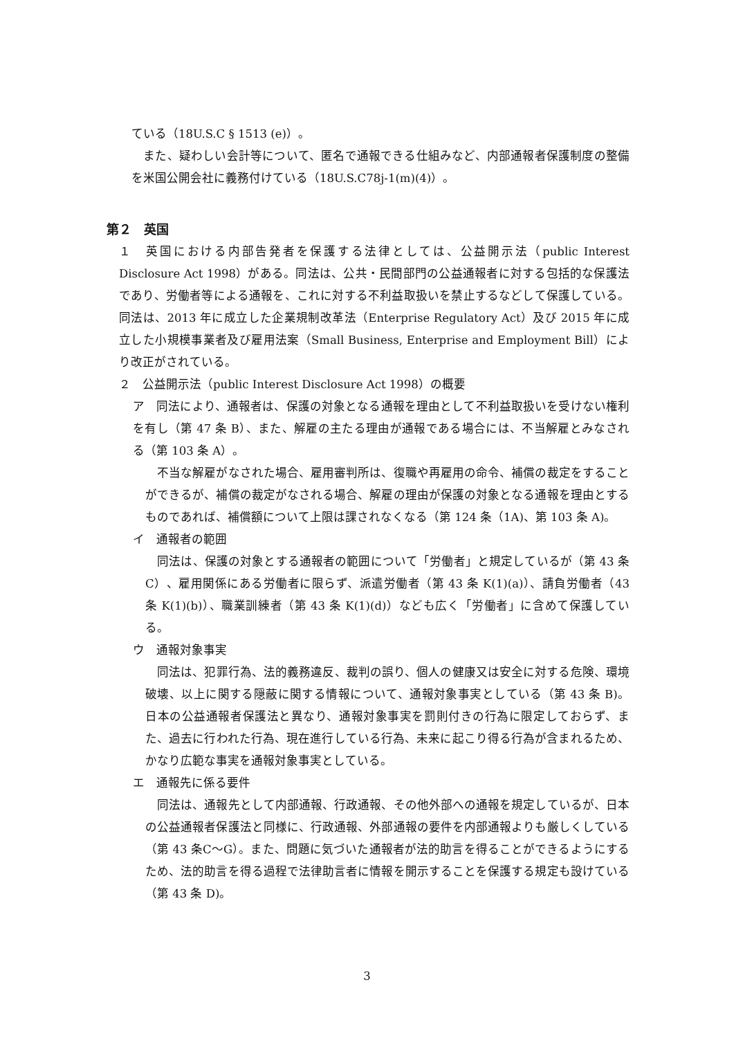ている（18U.S.C § 1513 (e)）。
　また、疑わしい会計等について、匿名で通報できる仕組みなど、内部通報者保護制度の整備を米国公開会社に義務付けている（18U.S.C78j-1(m)(4)）。
第２　英国
１　英国における内部告発者を保護する法律としては、公益開示法（public Interest Disclosure Act 1998）がある。同法は、公共・民間部門の公益通報者に対する包括的な保護法であり、労働者等による通報を、これに対する不利益取扱いを禁止するなどして保護している。同法は、2013 年に成立した企業規制改革法（Enterprise Regulatory Act）及び 2015 年に成立した小規模事業者及び雇用法案（Small Business, Enterprise and Employment Bill）により改正がされている。
２　公益開示法（public Interest Disclosure Act 1998）の概要
ア　同法により、通報者は、保護の対象となる通報を理由として不利益取扱いを受けない権利を有し（第 47 条 B）、また、解雇の主たる理由が通報である場合には、不当解雇とみなされる（第 103 条 A）。
　不当な解雇がなされた場合、雇用審判所は、復職や再雇用の命令、補償の裁定をすることができるが、補償の裁定がなされる場合、解雇の理由が保護の対象となる通報を理由とするものであれば、補償額について上限は課されなくなる（第 124 条（1A)、第 103 条 A)。
イ　通報者の範囲
　同法は、保護の対象とする通報者の範囲について「労働者」と規定しているが（第 43 条C）、雇用関係にある労働者に限らず、派遣労働者（第 43 条 K(1)(a)）、請負労働者（43 条 K(1)(b)）、職業訓練者（第 43 条 K(1)(d)）なども広く「労働者」に含めて保護している。
ウ　通報対象事実
　同法は、犯罪行為、法的義務違反、裁判の誤り、個人の健康又は安全に対する危険、環境破壊、以上に関する隠蔽に関する情報について、通報対象事実としている（第 43 条 B)。日本の公益通報者保護法と異なり、通報対象事実を罰則付きの行為に限定しておらず、また、過去に行われた行為、現在進行している行為、未来に起こり得る行為が含まれるため、かなり広範な事実を通報対象事実としている。
エ　通報先に係る要件
　同法は、通報先として内部通報、行政通報、その他外部への通報を規定しているが、日本の公益通報者保護法と同様に、行政通報、外部通報の要件を内部通報よりも厳しくしている（第 43 条C～G）。また、問題に気づいた通報者が法的助言を得ることができるようにするため、法的助言を得る過程で法律助言者に情報を開示することを保護する規定も設けている（第 43 条 D)。
3